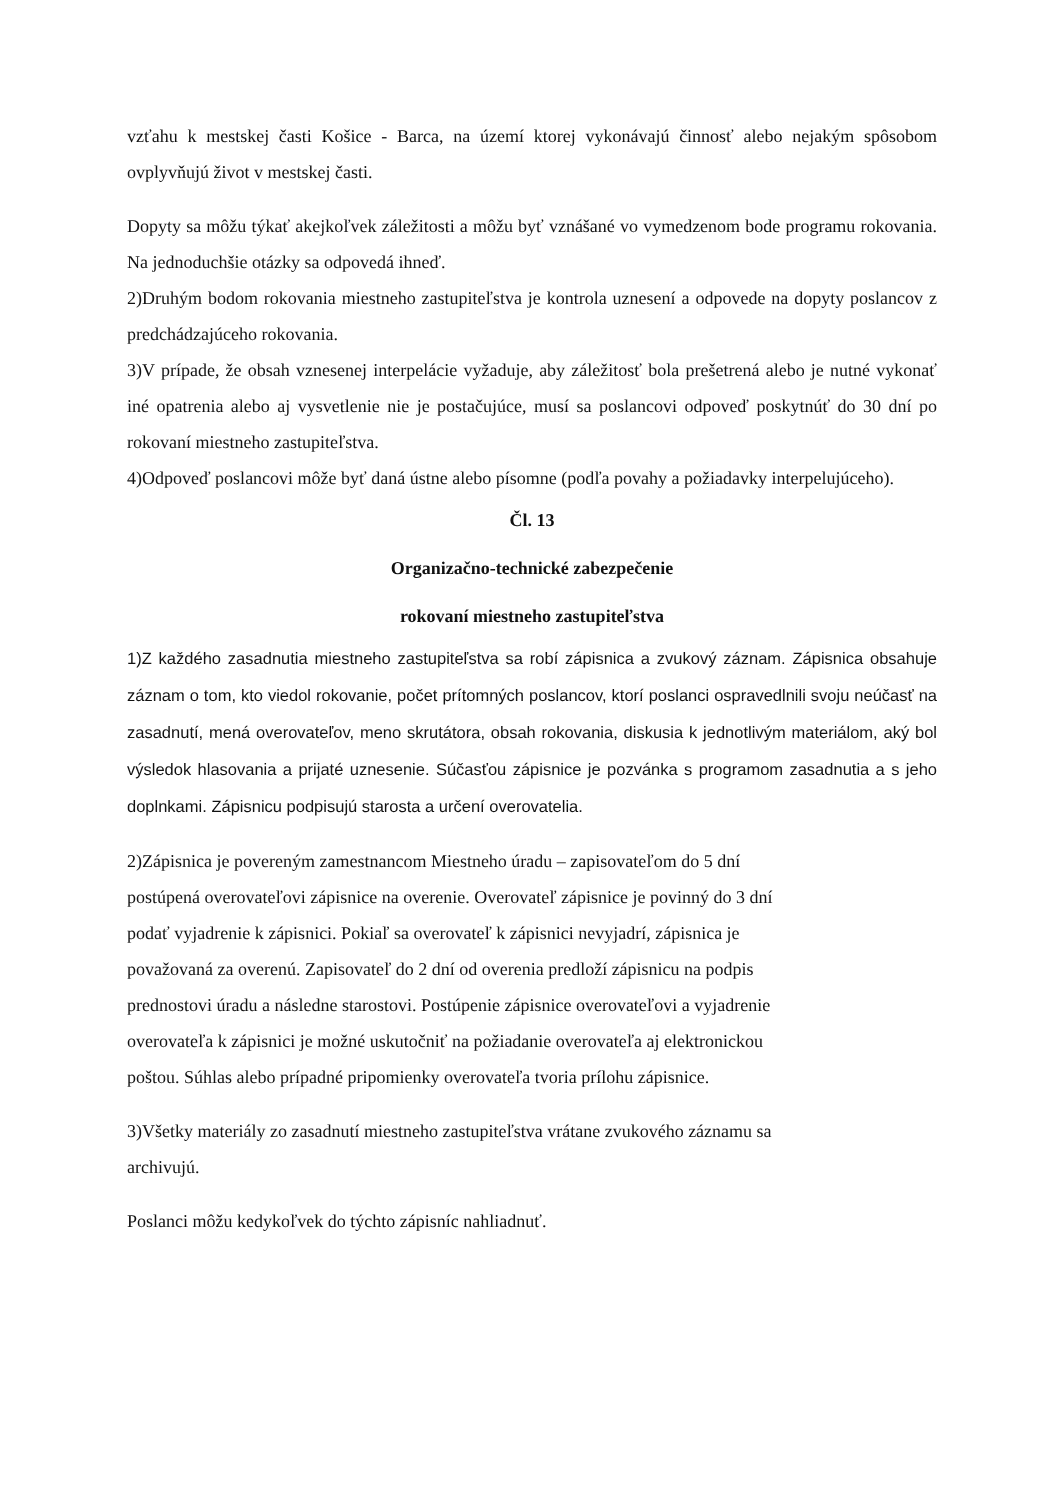vzťahu k mestskej časti Košice - Barca, na území ktorej vykonávajú činnosť alebo nejakým spôsobom ovplyvňujú život v mestskej časti.
Dopyty sa môžu týkať akejkoľvek záležitosti a môžu byť vznášané vo vymedzenom bode programu rokovania. Na jednoduchšie otázky sa odpovedá ihneď.
2)Druhým bodom rokovania miestneho zastupiteľstva je kontrola uznesení a odpovede na dopyty poslancov z predchádzajúceho rokovania.
3)V prípade, že obsah vznesenej interpelácie vyžaduje, aby záležitosť bola prešetrená alebo je nutné vykonať iné opatrenia alebo aj vysvetlenie nie je postačujúce, musí sa poslancovi odpoveď poskytnúť do 30 dní po rokovaní miestneho zastupiteľstva.
4)Odpoveď poslancovi môže byť daná ústne alebo písomne (podľa povahy a požiadavky interpelujúceho).
Čl. 13
Organizačno-technické zabezpečenie
rokovaní miestneho zastupiteľstva
1)Z každého zasadnutia miestneho zastupiteľstva sa robí zápisnica a zvukový záznam. Zápisnica obsahuje záznam o tom, kto viedol rokovanie, počet prítomných poslancov, ktorí poslanci ospravedlnili svoju neúčasť na zasadnutí, mená overovateľov, meno skrutátora, obsah rokovania, diskusia k jednotlivým materiálom, aký bol výsledok hlasovania a prijaté uznesenie. Súčasťou zápisnice je pozvánka s programom zasadnutia a s jeho doplnkami. Zápisnicu podpisujú starosta a určení overovatelia.
2)Zápisnica je povereným zamestnancom Miestneho úradu – zapisovateľom do 5 dní
postúpená overovateľovi zápisnice na overenie. Overovateľ zápisnice je povinný do 3 dní
podať vyjadrenie k zápisnici. Pokiaľ sa overovateľ k zápisnici nevyjadrí, zápisnica je
považovaná za overenú. Zapisovateľ do 2 dní od overenia predloží zápisnicu na podpis
prednostovi úradu a následne starostovi. Postúpenie zápisnice overovateľovi a vyjadrenie
overovateľa k zápisnici je možné uskutočniť na požiadanie overovateľa aj elektronickou
poštou. Súhlas alebo prípadné pripomienky overovateľa tvoria prílohu zápisnice.
3)Všetky materiály zo zasadnutí miestneho zastupiteľstva vrátane zvukového záznamu sa
archivujú.
Poslanci môžu kedykoľvek do týchto zápisníc nahliadnuť.